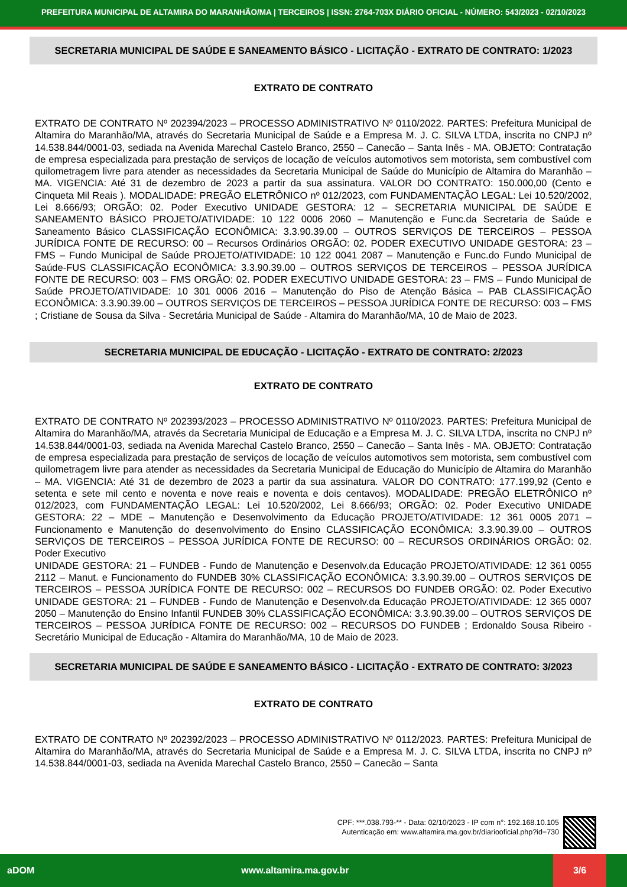PREFEITURA MUNICIPAL DE ALTAMIRA DO MARANHÃO/MA | TERCEIROS | ISSN: 2764-703X DIÁRIO OFICIAL - NÚMERO: 543/2023 - 02/10/2023
SECRETARIA MUNICIPAL DE SAÚDE E SANEAMENTO BÁSICO - LICITAÇÃO - EXTRATO DE CONTRATO: 1/2023
EXTRATO DE CONTRATO
EXTRATO DE CONTRATO Nº 202394/2023 – PROCESSO ADMINISTRATIVO Nº 0110/2022. PARTES: Prefeitura Municipal de Altamira do Maranhão/MA, através do Secretaria Municipal de Saúde e a Empresa M. J. C. SILVA LTDA, inscrita no CNPJ nº 14.538.844/0001-03, sediada na Avenida Marechal Castelo Branco, 2550 – Canecão – Santa Inês - MA. OBJETO: Contratação de empresa especializada para prestação de serviços de locação de veículos automotivos sem motorista, sem combustível com quilometragem livre para atender as necessidades da Secretaria Municipal de Saúde do Município de Altamira do Maranhão – MA. VIGENCIA: Até 31 de dezembro de 2023 a partir da sua assinatura. VALOR DO CONTRATO: 150.000,00 (Cento e Cinqueta Mil Reais ). MODALIDADE: PREGÃO ELETRÔNICO nº 012/2023, com FUNDAMENTAÇÃO LEGAL: Lei 10.520/2002, Lei 8.666/93; ORGÃO: 02. Poder Executivo UNIDADE GESTORA: 12 – SECRETARIA MUNICIPAL DE SAÚDE E SANEAMENTO BÁSICO PROJETO/ATIVIDADE: 10 122 0006 2060 – Manutenção e Func.da Secretaria de Saúde e Saneamento Básico CLASSIFICAÇÃO ECONÔMICA: 3.3.90.39.00 – OUTROS SERVIÇOS DE TERCEIROS – PESSOA JURÍDICA FONTE DE RECURSO: 00 – Recursos Ordinários ORGÃO: 02. PODER EXECUTIVO UNIDADE GESTORA: 23 – FMS – Fundo Municipal de Saúde PROJETO/ATIVIDADE: 10 122 0041 2087 – Manutenção e Func.do Fundo Municipal de Saúde-FUS CLASSIFICAÇÃO ECONÔMICA: 3.3.90.39.00 – OUTROS SERVIÇOS DE TERCEIROS – PESSOA JURÍDICA FONTE DE RECURSO: 003 – FMS ORGÃO: 02. PODER EXECUTIVO UNIDADE GESTORA: 23 – FMS – Fundo Municipal de Saúde PROJETO/ATIVIDADE: 10 301 0006 2016 – Manutenção do Piso de Atenção Básica – PAB CLASSIFICAÇÃO ECONÔMICA: 3.3.90.39.00 – OUTROS SERVIÇOS DE TERCEIROS – PESSOA JURÍDICA FONTE DE RECURSO: 003 – FMS ; Cristiane de Sousa da Silva - Secretária Municipal de Saúde - Altamira do Maranhão/MA, 10 de Maio de 2023.
SECRETARIA MUNICIPAL DE EDUCAÇÃO - LICITAÇÃO - EXTRATO DE CONTRATO: 2/2023
EXTRATO DE CONTRATO
EXTRATO DE CONTRATO Nº 202393/2023 – PROCESSO ADMINISTRATIVO Nº 0110/2023. PARTES: Prefeitura Municipal de Altamira do Maranhão/MA, através da Secretaria Municipal de Educação e a Empresa M. J. C. SILVA LTDA, inscrita no CNPJ nº 14.538.844/0001-03, sediada na Avenida Marechal Castelo Branco, 2550 – Canecão – Santa Inês - MA. OBJETO: Contratação de empresa especializada para prestação de serviços de locação de veículos automotivos sem motorista, sem combustível com quilometragem livre para atender as necessidades da Secretaria Municipal de Educação do Município de Altamira do Maranhão – MA. VIGENCIA: Até 31 de dezembro de 2023 a partir da sua assinatura. VALOR DO CONTRATO: 177.199,92 (Cento e setenta e sete mil cento e noventa e nove reais e noventa e dois centavos). MODALIDADE: PREGÃO ELETRÔNICO nº 012/2023, com FUNDAMENTAÇÃO LEGAL: Lei 10.520/2002, Lei 8.666/93; ORGÃO: 02. Poder Executivo UNIDADE GESTORA: 22 – MDE – Manutenção e Desenvolvimento da Educação PROJETO/ATIVIDADE: 12 361 0005 2071 – Funcionamento e Manutenção do desenvolvimento do Ensino CLASSIFICAÇÃO ECONÔMICA: 3.3.90.39.00 – OUTROS SERVIÇOS DE TERCEIROS – PESSOA JURÍDICA FONTE DE RECURSO: 00 – RECURSOS ORDINÁRIOS ORGÃO: 02. Poder Executivo
UNIDADE GESTORA: 21 – FUNDEB - Fundo de Manutenção e Desenvolv.da Educação PROJETO/ATIVIDADE: 12 361 0055 2112 – Manut. e Funcionamento do FUNDEB 30% CLASSIFICAÇÃO ECONÔMICA: 3.3.90.39.00 – OUTROS SERVIÇOS DE TERCEIROS – PESSOA JURÍDICA FONTE DE RECURSO: 002 – RECURSOS DO FUNDEB ORGÃO: 02. Poder Executivo UNIDADE GESTORA: 21 – FUNDEB - Fundo de Manutenção e Desenvolv.da Educação PROJETO/ATIVIDADE: 12 365 0007 2050 – Manutenção do Ensino Infantil FUNDEB 30% CLASSIFICAÇÃO ECONÔMICA: 3.3.90.39.00 – OUTROS SERVIÇOS DE TERCEIROS – PESSOA JURÍDICA FONTE DE RECURSO: 002 – RECURSOS DO FUNDEB ; Erdonaldo Sousa Ribeiro - Secretário Municipal de Educação - Altamira do Maranhão/MA, 10 de Maio de 2023.
SECRETARIA MUNICIPAL DE SAÚDE E SANEAMENTO BÁSICO - LICITAÇÃO - EXTRATO DE CONTRATO: 3/2023
EXTRATO DE CONTRATO
EXTRATO DE CONTRATO Nº 202392/2023 – PROCESSO ADMINISTRATIVO Nº 0112/2023. PARTES: Prefeitura Municipal de Altamira do Maranhão/MA, através do Secretaria Municipal de Saúde e a Empresa M. J. C. SILVA LTDA, inscrita no CNPJ nº 14.538.844/0001-03, sediada na Avenida Marechal Castelo Branco, 2550 – Canecão – Santa
CPF: ***.038.793-** - Data: 02/10/2023 - IP com n°: 192.168.10.105
Autenticação em: www.altamira.ma.gov.br/diariooficial.php?id=730
aDOM www.altamira.ma.gov.br 3/6